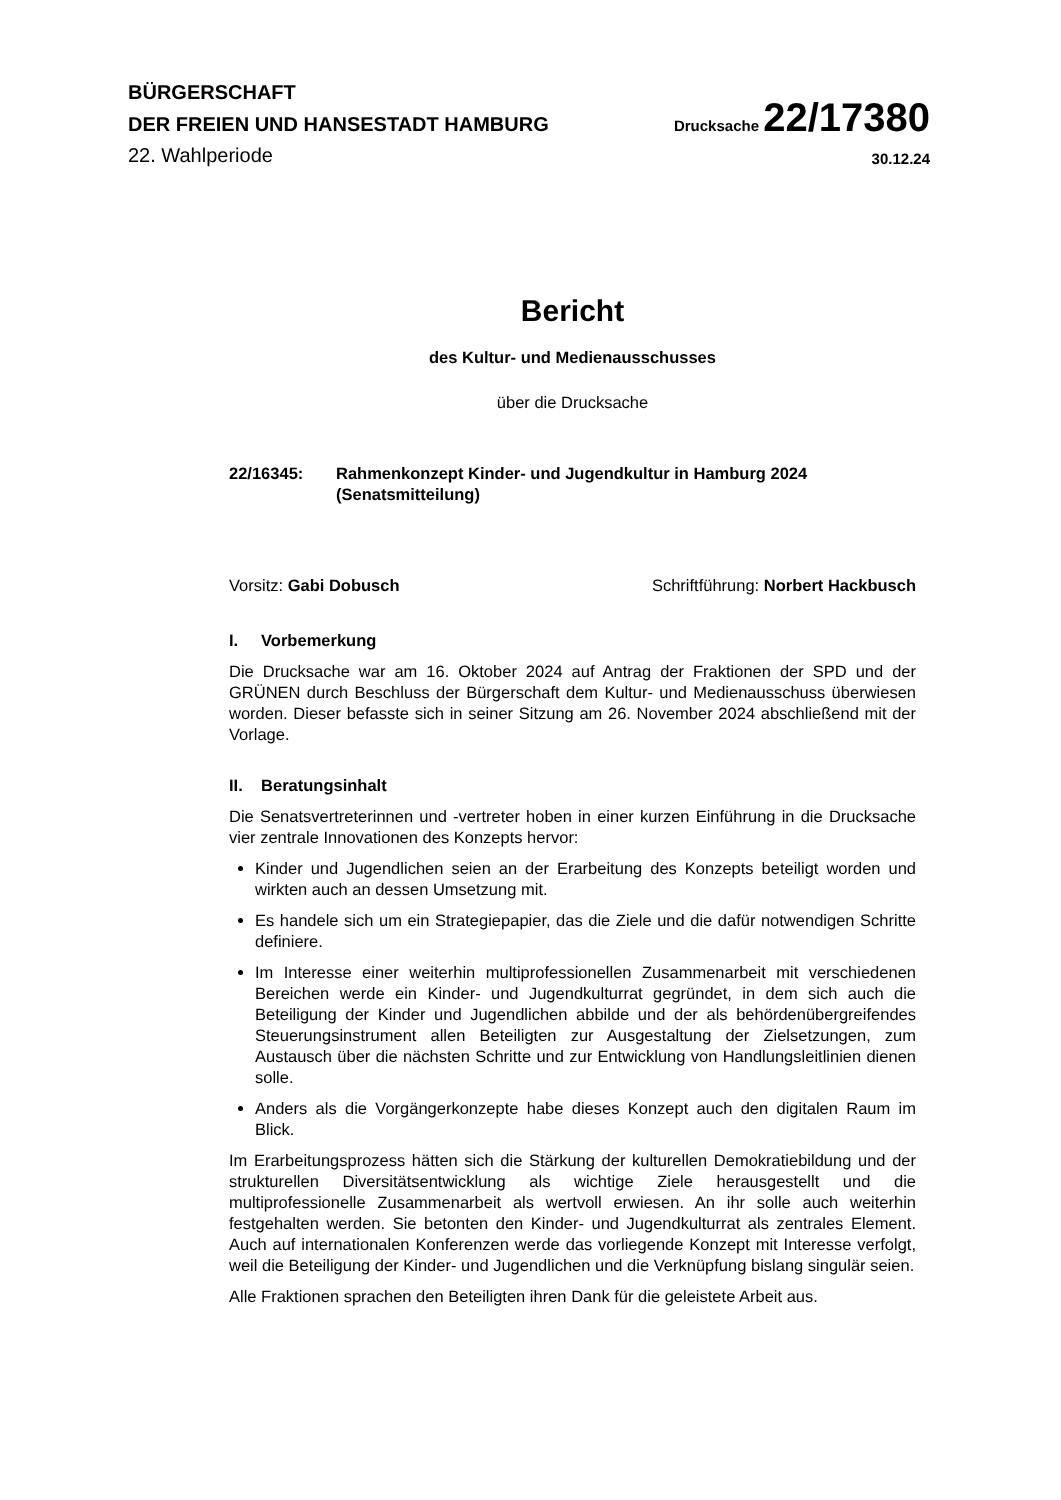BÜRGERSCHAFT
DER FREIEN UND HANSESTADT HAMBURG
Drucksache 22/17380
22. Wahlperiode
30.12.24
Bericht
des Kultur- und Medienausschusses
über die Drucksache
22/16345: Rahmenkonzept Kinder- und Jugendkultur in Hamburg 2024
(Senatsmitteilung)
Vorsitz: Gabi Dobusch Schriftführung: Norbert Hackbusch
I. Vorbemerkung
Die Drucksache war am 16. Oktober 2024 auf Antrag der Fraktionen der SPD und der GRÜNEN durch Beschluss der Bürgerschaft dem Kultur- und Medienausschuss überwiesen worden. Dieser befasste sich in seiner Sitzung am 26. November 2024 abschließend mit der Vorlage.
II. Beratungsinhalt
Die Senatsvertreterinnen und -vertreter hoben in einer kurzen Einführung in die Drucksache vier zentrale Innovationen des Konzepts hervor:
Kinder und Jugendlichen seien an der Erarbeitung des Konzepts beteiligt worden und wirkten auch an dessen Umsetzung mit.
Es handele sich um ein Strategiepapier, das die Ziele und die dafür notwendigen Schritte definiere.
Im Interesse einer weiterhin multiprofessionellen Zusammenarbeit mit verschiedenen Bereichen werde ein Kinder- und Jugendkulturrat gegründet, in dem sich auch die Beteiligung der Kinder und Jugendlichen abbilde und der als behördenübergreifendes Steuerungsinstrument allen Beteiligten zur Ausgestaltung der Zielsetzungen, zum Austausch über die nächsten Schritte und zur Entwicklung von Handlungsleitlinien dienen solle.
Anders als die Vorgängerkonzepte habe dieses Konzept auch den digitalen Raum im Blick.
Im Erarbeitungsprozess hätten sich die Stärkung der kulturellen Demokratiebildung und der strukturellen Diversitätsentwicklung als wichtige Ziele herausgestellt und die multiprofessionelle Zusammenarbeit als wertvoll erwiesen. An ihr solle auch weiterhin festgehalten werden. Sie betonten den Kinder- und Jugendkulturrat als zentrales Element. Auch auf internationalen Konferenzen werde das vorliegende Konzept mit Interesse verfolgt, weil die Beteiligung der Kinder- und Jugendlichen und die Verknüpfung bislang singulär seien.
Alle Fraktionen sprachen den Beteiligten ihren Dank für die geleistete Arbeit aus.